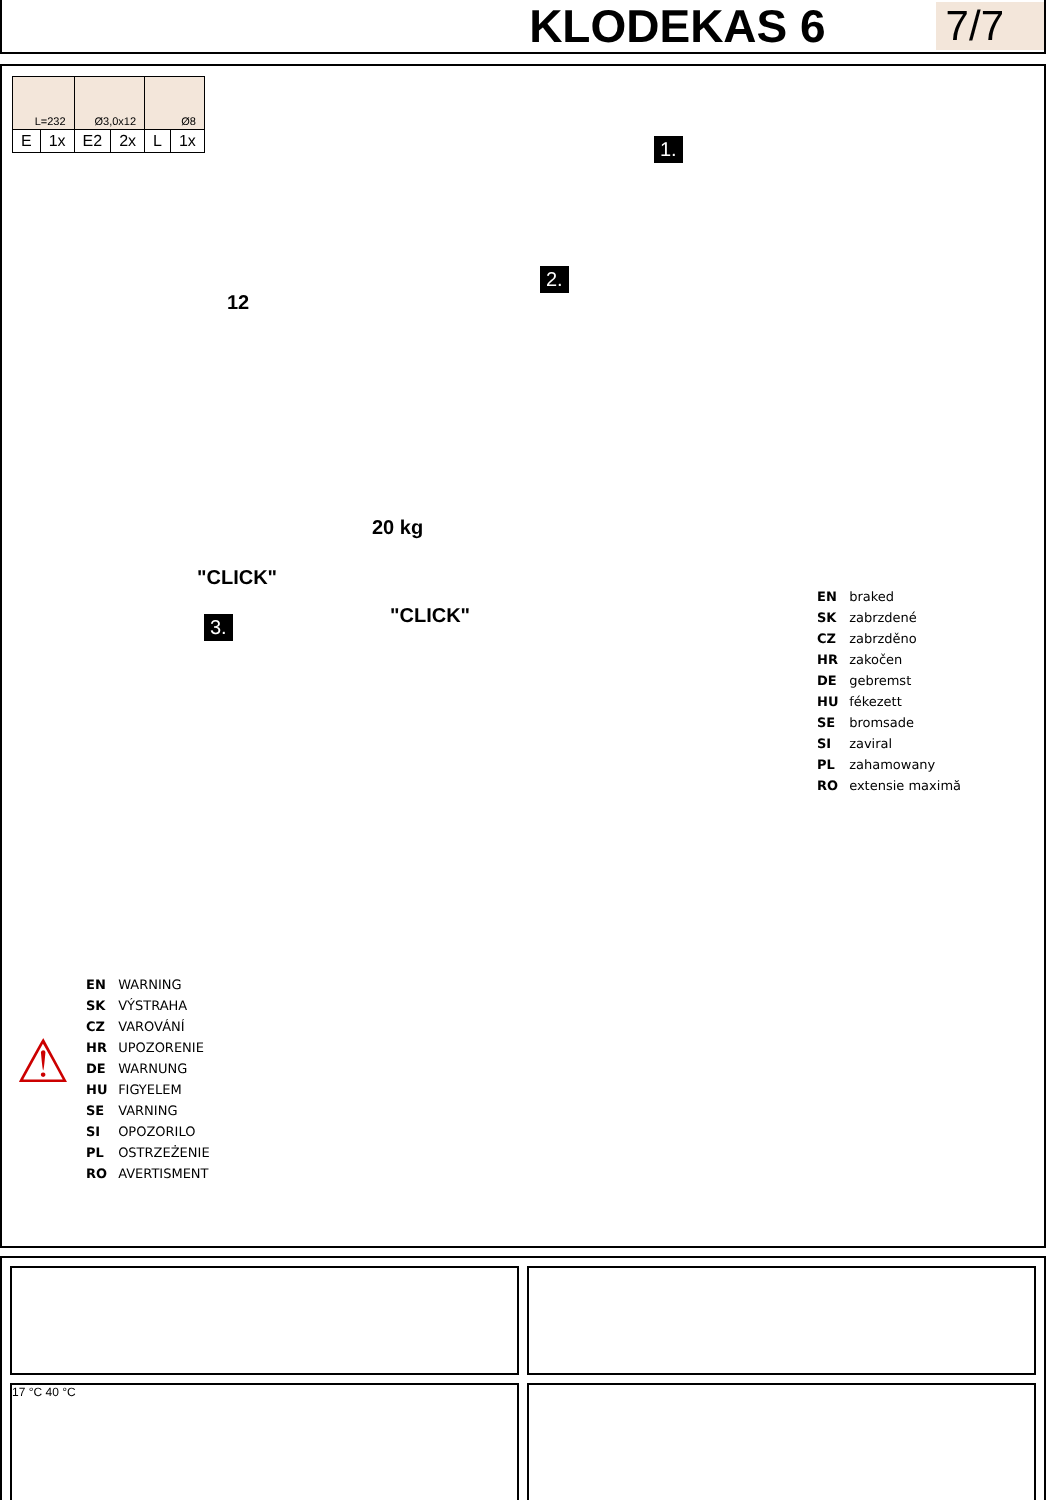KLODEKAS 6 7/7
| L=232 | | Ø3,0x12 | | Ø8 | |
| E | 1x | E2 | 2x | L | 1x |
12
1.
2.
20 kg
"CLICK"
"CLICK"
3.
EN braked
SK zabrzdené
CZ zabrzděno
HR zakočen
DE gebremst
HU fékezett
SE bromsade
SI zaviral
PL zahamowany
RO extensie maximă
EN WARNING
SK VÝSTRAHA
CZ VAROVÁNÍ
HR UPOZORENIE
DE WARNUNG
HU FIGYELEM
SE VARNING
SI OPOZORILO
PL OSTRZEŻENIE
RO AVERTISMENT
⚠
17 °C 40 °C